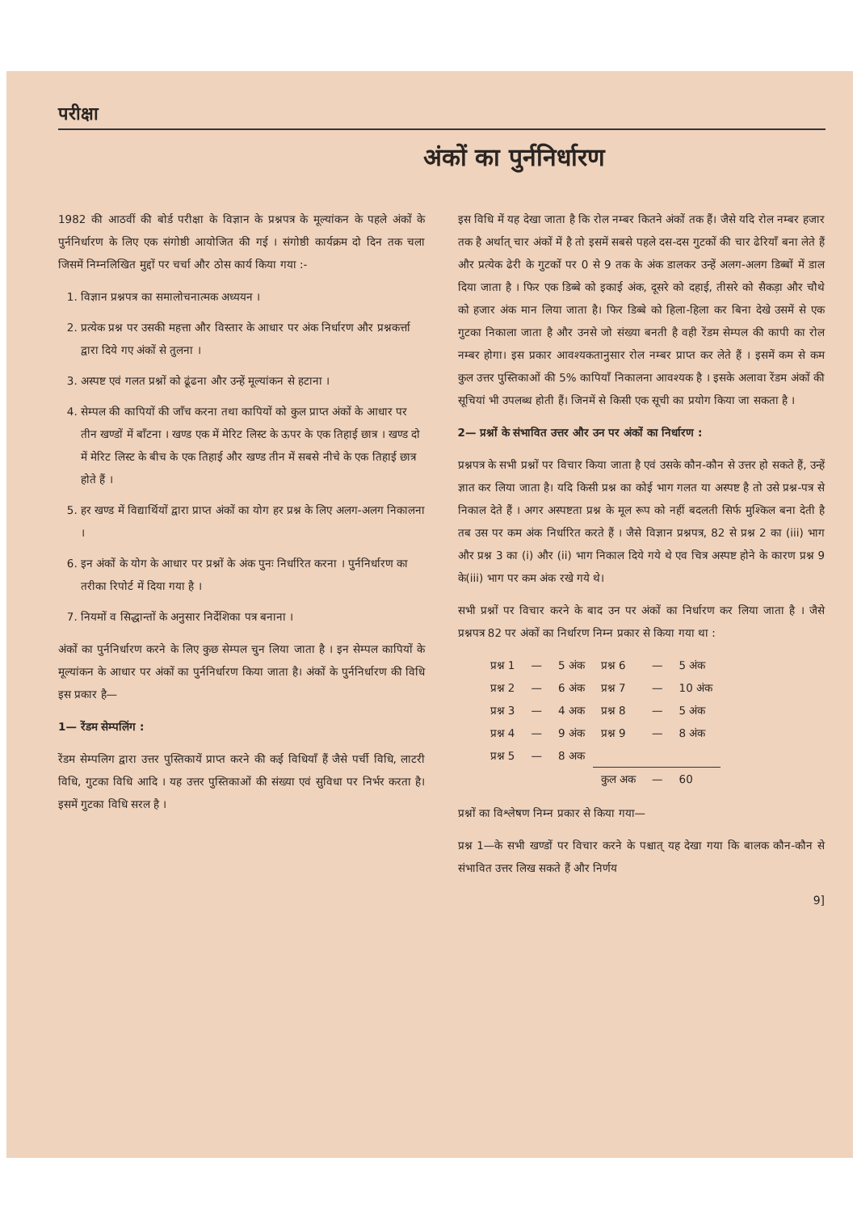परीक्षा
अंकों का पुर्ननिर्धारण
1982 की आठवीं की बोर्ड परीक्षा के विज्ञान के प्रश्नपत्र के मूल्यांकन के पहले अंकों के पुर्ननिर्धारण के लिए एक संगोष्ठी आयोजित की गई । संगोष्ठी कार्यक्रम दो दिन तक चला जिसमें निम्नलिखित मुद्दों पर चर्चा और ठोस कार्य किया गया :-
1. विज्ञान प्रश्नपत्र का समालोचनात्मक अध्ययन ।
2. प्रत्येक प्रश्न पर उसकी महत्ता और विस्तार के आधार पर अंक निर्धारण और प्रश्नकर्त्ता द्वारा दिये गए अंकों से तुलना ।
3. अस्पष्ट एवं गलत प्रश्नों को ढूंढना और उन्हें मूल्यांकन से हटाना ।
4. सेम्पल की कापियों की जाँच करना तथा कापियों को कुल प्राप्त अंकों के आधार पर तीन खण्डों में बाँटना । खण्ड एक में मेरिट लिस्ट के ऊपर के एक तिहाई छात्र । खण्ड दो में मेरिट लिस्ट के बीच के एक तिहाई और खण्ड तीन में सबसे नीचे के एक तिहाई छात्र होते हैं ।
5. हर खण्ड में विद्यार्थियों द्वारा प्राप्त अंकों का योग हर प्रश्न के लिए अलग-अलग निकालना ।
6. इन अंकों के योग के आधार पर प्रश्नों के अंक पुनः निर्धारित करना । पुर्ननिर्धारण का तरीका रिपोर्ट में दिया गया है ।
7. नियमों व सिद्धान्तों के अनुसार निर्देशिका पत्र बनाना ।
अंकों का पुर्ननिर्धारण करने के लिए कुछ सेम्पल चुन लिया जाता है । इन सेम्पल कापियों के मूल्यांकन के आधार पर अंकों का पुर्ननिर्धारण किया जाता है। अंकों के पुर्ननिर्धारण की विधि इस प्रकार है—
1— रेंडम सेम्पलिंग :
रेंडम सेम्पलिग द्वारा उत्तर पुस्तिकायें प्राप्त करने की कई विधियाँ हैं जैसे पर्ची विधि, लाटरी विधि, गुटका विधि आदि । यह उत्तर पुस्तिकाओं की संख्या एवं सुविधा पर निर्भर करता है। इसमें गुटका विधि सरल है ।
इस विधि में यह देखा जाता है कि रोल नम्बर कितने अंकों तक हैं। जैसे यदि रोल नम्बर हजार तक है अर्थात् चार अंकों में है तो इसमें सबसे पहले दस-दस गुटकों की चार ढेरियाँ बना लेते हैं और प्रत्येक ढेरी के गुटकों पर 0 से 9 तक के अंक डालकर उन्हें अलग-अलग डिब्बों में डाल दिया जाता है । फिर एक डिब्बे को इकाई अंक, दूसरे को दहाई, तीसरे को सैकड़ा और चौथे को हजार अंक मान लिया जाता है। फिर डिब्बे को हिला-हिला कर बिना देखे उसमें से एक गुटका निकाला जाता है और उनसे जो संख्या बनती है वही रेंडम सेम्पल की कापी का रोल नम्बर होगा। इस प्रकार आवश्यकतानुसार रोल नम्बर प्राप्त कर लेते हैं । इसमें कम से कम कुल उत्तर पुस्तिकाओं की 5% कापियाँ निकालना आवश्यक है । इसके अलावा रेंडम अंकों की सूचियां भी उपलब्ध होती हैं। जिनमें से किसी एक सूची का प्रयोग किया जा सकता है ।
2— प्रश्नों के संभावित उत्तर और उन पर अंकों का निर्धारण :
प्रश्नपत्र के सभी प्रश्नों पर विचार किया जाता है एवं उसके कौन-कौन से उत्तर हो सकते हैं, उन्हें ज्ञात कर लिया जाता है। यदि किसी प्रश्न का कोई भाग गलत या अस्पष्ट है तो उसे प्रश्न-पत्र से निकाल देते हैं । अगर अस्पष्टता प्रश्न के मूल रूप को नहीं बदलती सिर्फ मुश्किल बना देती है तब उस पर कम अंक निर्धारित करते हैं । जैसे विज्ञान प्रश्नपत्र, 82 से प्रश्न 2 का (iii) भाग और प्रश्न 3 का (i) और (ii) भाग निकाल दिये गये थे एव चित्र अस्पष्ट होने के कारण प्रश्न 9 के(iii) भाग पर कम अंक रखे गये थे।
सभी प्रश्नों पर विचार करने के बाद उन पर अंकों का निर्धारण कर लिया जाता है । जैसे प्रश्नपत्र 82 पर अंकों का निर्धारण निम्न प्रकार से किया गया था :
| प्रश्न 1 | — | 5 अंक | प्रश्न 6 | — | 5 अंक |
| प्रश्न 2 | — | 6 अंक | प्रश्न 7 | — | 10 अंक |
| प्रश्न 3 | — | 4 अक | प्रश्न 8 | — | 5 अंक |
| प्रश्न 4 | — | 9 अंक | प्रश्न 9 | — | 8 अंक |
| प्रश्न 5 | — | 8 अक | | | |
| | | | कुल अक | — | 60 |
प्रश्नों का विश्लेषण निम्न प्रकार से किया गया—
प्रश्न 1—के सभी खण्डों पर विचार करने के पश्चात् यह देखा गया कि बालक कौन-कौन से संभावित उत्तर लिख सकते हैं और निर्णय
9]